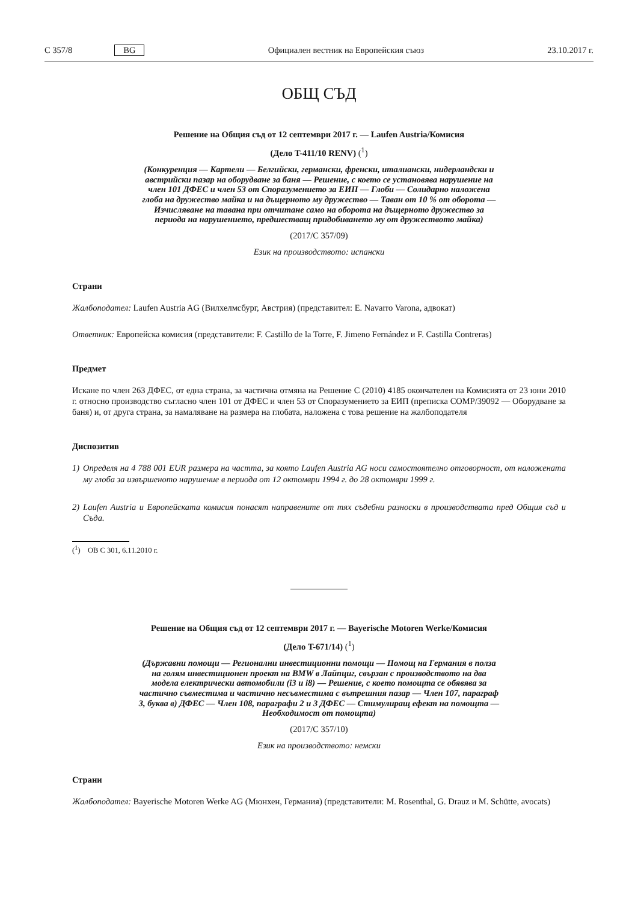C 357/8 BG
Официален вестник на Европейския съюз 23.10.2017 г.
ОБЩ СЪД
Решение на Общия съд от 12 септември 2017 г. — Laufen Austria/Комисия
(Дело T-411/10 RENV) (<sup>1</sup>)
(Конкуренция — Картели — Белгийски, германски, френски, италиански, нидерландски и австрийски пазар на оборудване за баня — Решение, с което се установява нарушение на член 101 ДФЕС и член 53 от Споразумението за ЕИП — Глоби — Солидарно наложена глоба на дружество майка и на дъщерното му дружество — Таван от 10 % от оборота — Изчисляване на тавана при отчитане само на оборота на дъщерното дружество за периода на нарушението, предшестващ придобиването му от дружеството майка)
(2017/C 357/09)
Език на производството: испански
Страни
Жалбоподател: Laufen Austria AG (Вилхелмсбург, Австрия) (представител: E. Navarro Varona, адвокат)
Ответник: Европейска комисия (представители: F. Castillo de la Torre, F. Jimeno Fernández и F. Castilla Contreras)
Предмет
Искане по член 263 ДФЕС, от една страна, за частична отмяна на Решение C (2010) 4185 окончателен на Комисията от 23 юни 2010 г. относно производство съгласно член 101 от ДФЕС и член 53 от Споразумението за ЕИП (преписка COMP/39092 — Оборудване за баня) и, от друга страна, за намаляване на размера на глобата, наложена с това решение на жалбоподателя
Диспозитив
1) Определя на 4 788 001 EUR размера на частта, за която Laufen Austria AG носи самостоятелно отговорност, от наложената му глоба за извършеното нарушение в периода от 12 октомври 1994 г. до 28 октомври 1999 г.
2) Laufen Austria и Европейската комисия понасят направените от тях съдебни разноски в производствата пред Общия съд и Съда.
(<sup>1</sup>) ОВ C 301, 6.11.2010 г.
Решение на Общия съд от 12 септември 2017 г. — Bayerische Motoren Werke/Комисия
(Дело T-671/14) (<sup>1</sup>)
(Държавни помощи — Регионални инвестиционни помощи — Помощ на Германия в полза на голям инвестиционен проект на BMW в Лайпциг, свързан с производството на два модела електрически автомобили (i3 и i8) — Решение, с което помощта се обявява за частично съвместима и частично несъвместима с вътрешния пазар — Член 107, параграф 3, буква в) ДФЕС — Член 108, параграфи 2 и 3 ДФЕС — Стимулиращ ефект на помощта — Необходимост от помощта)
(2017/C 357/10)
Език на производството: немски
Страни
Жалбоподател: Bayerische Motoren Werke AG (Мюнхен, Германия) (представители: M. Rosenthal, G. Drauz и M. Schütte, avocats)